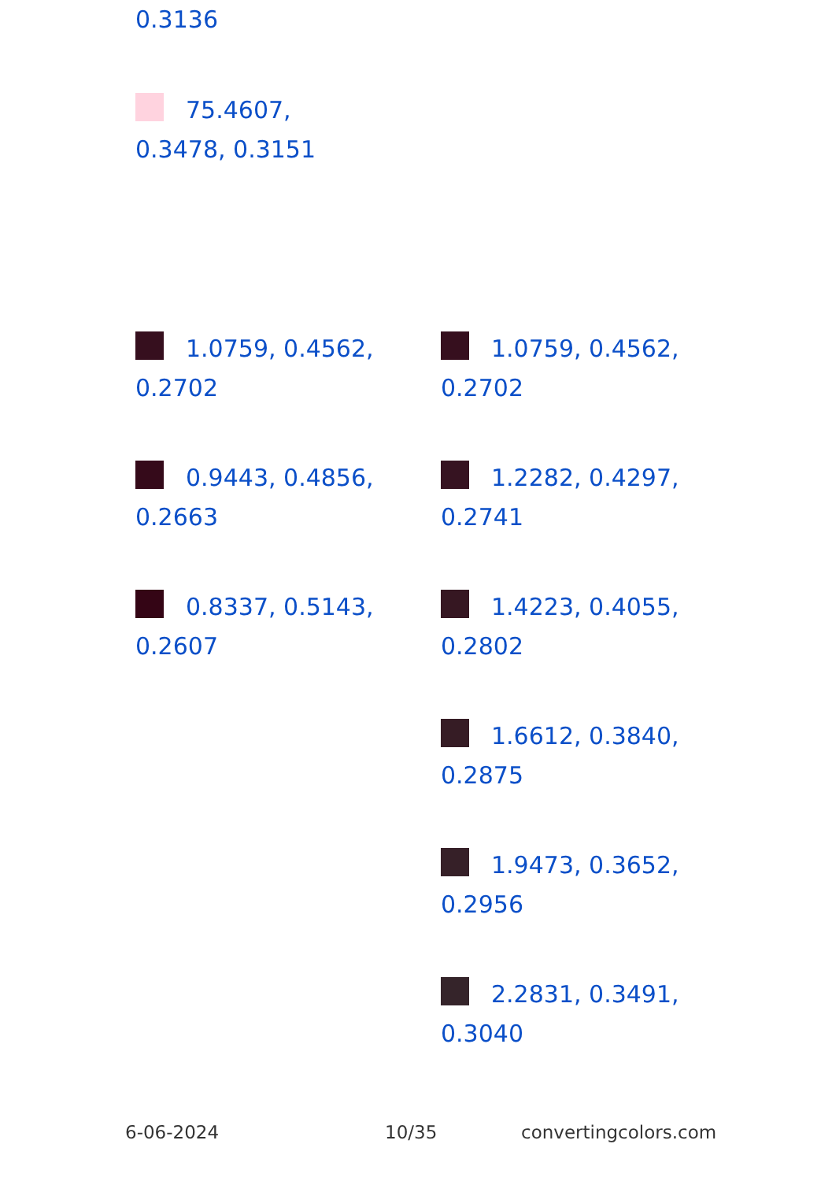0.3136
75.4607, 0.3478, 0.3151
1.0759, 0.4562, 0.2702
1.0759, 0.4562, 0.2702
0.9443, 0.4856, 0.2663
1.2282, 0.4297, 0.2741
0.8337, 0.5143, 0.2607
1.4223, 0.4055, 0.2802
1.6612, 0.3840, 0.2875
1.9473, 0.3652, 0.2956
2.2831, 0.3491, 0.3040
6-06-2024 10/35 convertingcolors.com